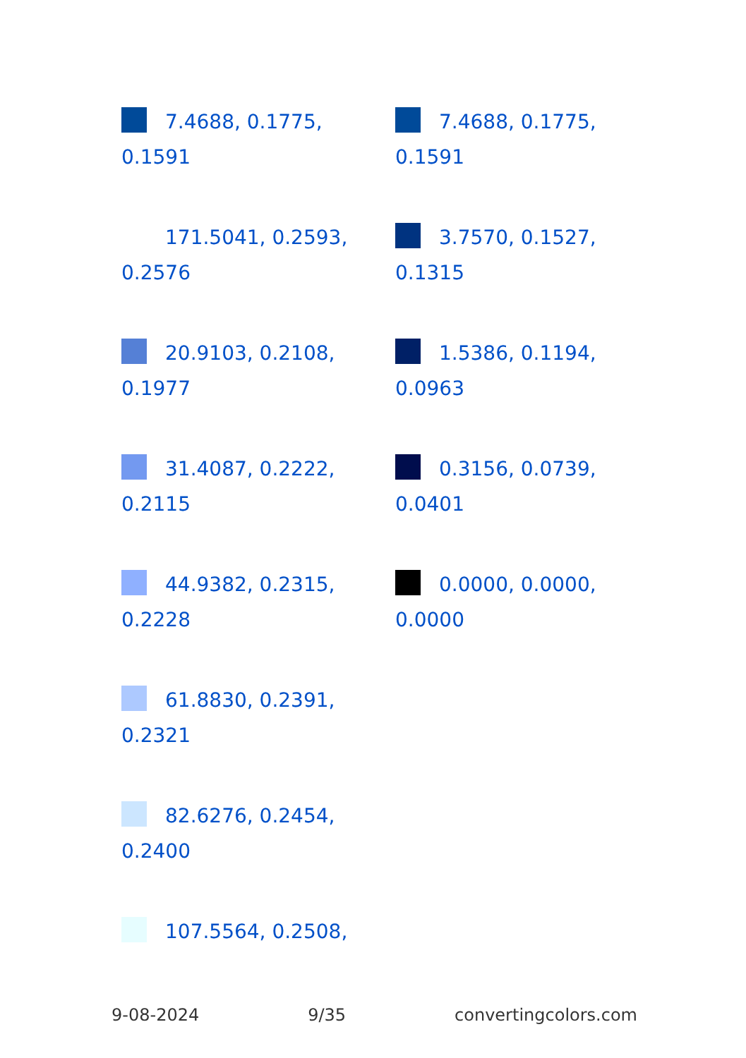7.4688, 0.1775, 0.1591
7.4688, 0.1775, 0.1591
171.5041, 0.2593, 0.2576
3.7570, 0.1527, 0.1315
20.9103, 0.2108, 0.1977
1.5386, 0.1194, 0.0963
31.4087, 0.2222, 0.2115
0.3156, 0.0739, 0.0401
44.9382, 0.2315, 0.2228
0.0000, 0.0000, 0.0000
61.8830, 0.2391, 0.2321
82.6276, 0.2454, 0.2400
107.5564, 0.2508,
9-08-2024 9/35 convertingcolors.com